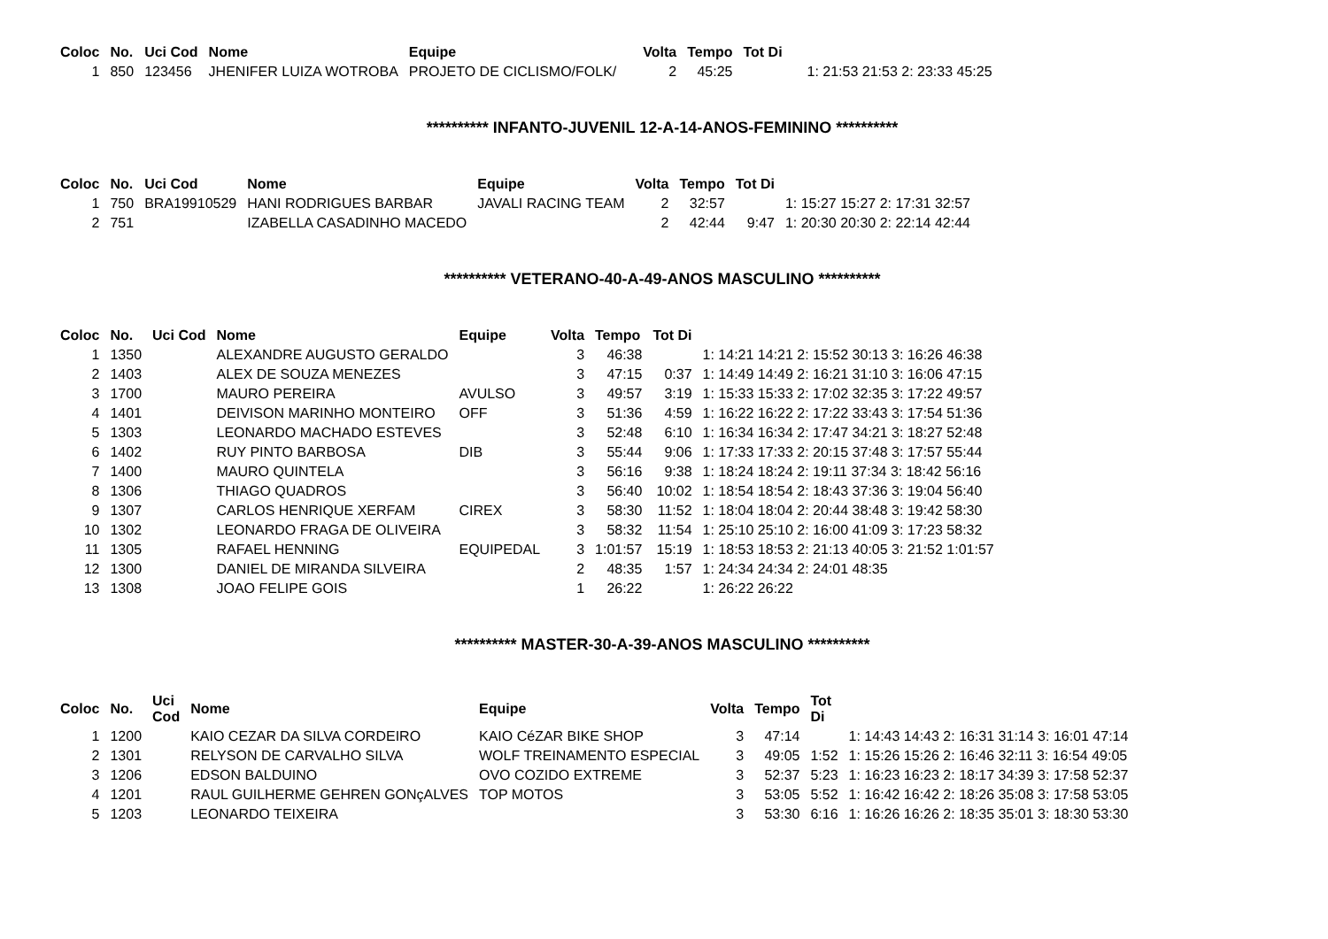| Coloc | No. | Uci Cod | Nome | Equipe | Volta | Tempo | Tot Di | |
| --- | --- | --- | --- | --- | --- | --- | --- | --- |
| 1 | 850 | 123456 | JHENIFER LUIZA WOTROBA | PROJETO DE CICLISMO/FOLK/ | 2 | 45:25 | | 1: 21:53 21:53 2: 23:33 45:25 |
********** INFANTO-JUVENIL 12-A-14-ANOS-FEMININO **********
| Coloc | No. | Uci Cod | Nome | Equipe | Volta | Tempo | Tot Di | |
| --- | --- | --- | --- | --- | --- | --- | --- | --- |
| 1 | 750 | BRA19910529 | HANI RODRIGUES BARBAR | JAVALI RACING TEAM | 2 | 32:57 | | 1: 15:27 15:27 2: 17:31 32:57 |
| 2 | 751 | | IZABELLA CASADINHO MACEDO | | 2 | 42:44 | 9:47 | 1: 20:30 20:30 2: 22:14 42:44 |
********** VETERANO-40-A-49-ANOS MASCULINO **********
| Coloc | No. | Uci Cod | Nome | Equipe | Volta | Tempo | Tot Di | |
| --- | --- | --- | --- | --- | --- | --- | --- | --- |
| 1 | 1350 | | ALEXANDRE AUGUSTO GERALDO | | 3 | 46:38 | | 1: 14:21 14:21 2: 15:52 30:13 3: 16:26 46:38 |
| 2 | 1403 | | ALEX DE SOUZA MENEZES | | 3 | 47:15 | 0:37 | 1: 14:49 14:49 2: 16:21 31:10 3: 16:06 47:15 |
| 3 | 1700 | | MAURO PEREIRA | AVULSO | 3 | 49:57 | 3:19 | 1: 15:33 15:33 2: 17:02 32:35 3: 17:22 49:57 |
| 4 | 1401 | | DEIVISON MARINHO MONTEIRO | OFF | 3 | 51:36 | 4:59 | 1: 16:22 16:22 2: 17:22 33:43 3: 17:54 51:36 |
| 5 | 1303 | | LEONARDO MACHADO ESTEVES | | 3 | 52:48 | 6:10 | 1: 16:34 16:34 2: 17:47 34:21 3: 18:27 52:48 |
| 6 | 1402 | | RUY PINTO BARBOSA | DIB | 3 | 55:44 | 9:06 | 1: 17:33 17:33 2: 20:15 37:48 3: 17:57 55:44 |
| 7 | 1400 | | MAURO QUINTELA | | 3 | 56:16 | 9:38 | 1: 18:24 18:24 2: 19:11 37:34 3: 18:42 56:16 |
| 8 | 1306 | | THIAGO QUADROS | | 3 | 56:40 | 10:02 | 1: 18:54 18:54 2: 18:43 37:36 3: 19:04 56:40 |
| 9 | 1307 | | CARLOS HENRIQUE XERFAM | CIREX | 3 | 58:30 | 11:52 | 1: 18:04 18:04 2: 20:44 38:48 3: 19:42 58:30 |
| 10 | 1302 | | LEONARDO FRAGA DE OLIVEIRA | | 3 | 58:32 | 11:54 | 1: 25:10 25:10 2: 16:00 41:09 3: 17:23 58:32 |
| 11 | 1305 | | RAFAEL HENNING | EQUIPEDAL | 3 | 1:01:57 | 15:19 | 1: 18:53 18:53 2: 21:13 40:05 3: 21:52 1:01:57 |
| 12 | 1300 | | DANIEL DE MIRANDA SILVEIRA | | 2 | 48:35 | 1:57 | 1: 24:34 24:34 2: 24:01 48:35 |
| 13 | 1308 | | JOAO FELIPE GOIS | | 1 | 26:22 | | 1: 26:22 26:22 |
********** MASTER-30-A-39-ANOS MASCULINO **********
| Coloc | No. | Uci Cod | Nome | Equipe | Volta | Tempo | Tot Di | |
| --- | --- | --- | --- | --- | --- | --- | --- | --- |
| 1 | 1200 | | KAIO CEZAR DA SILVA CORDEIRO | KAIO CéZAR BIKE SHOP | 3 | 47:14 | | 1: 14:43 14:43 2: 16:31 31:14 3: 16:01 47:14 |
| 2 | 1301 | | RELYSON DE CARVALHO SILVA | WOLF TREINAMENTO ESPECIAL | 3 | 49:05 | 1:52 | 1: 15:26 15:26 2: 16:46 32:11 3: 16:54 49:05 |
| 3 | 1206 | | EDSON BALDUINO | OVO COZIDO EXTREME | 3 | 52:37 | 5:23 | 1: 16:23 16:23 2: 18:17 34:39 3: 17:58 52:37 |
| 4 | 1201 | | RAUL GUILHERME GEHREN GONçALVES | TOP MOTOS | 3 | 53:05 | 5:52 | 1: 16:42 16:42 2: 18:26 35:08 3: 17:58 53:05 |
| 5 | 1203 | | LEONARDO TEIXEIRA | | 3 | 53:30 | 6:16 | 1: 16:26 16:26 2: 18:35 35:01 3: 18:30 53:30 |